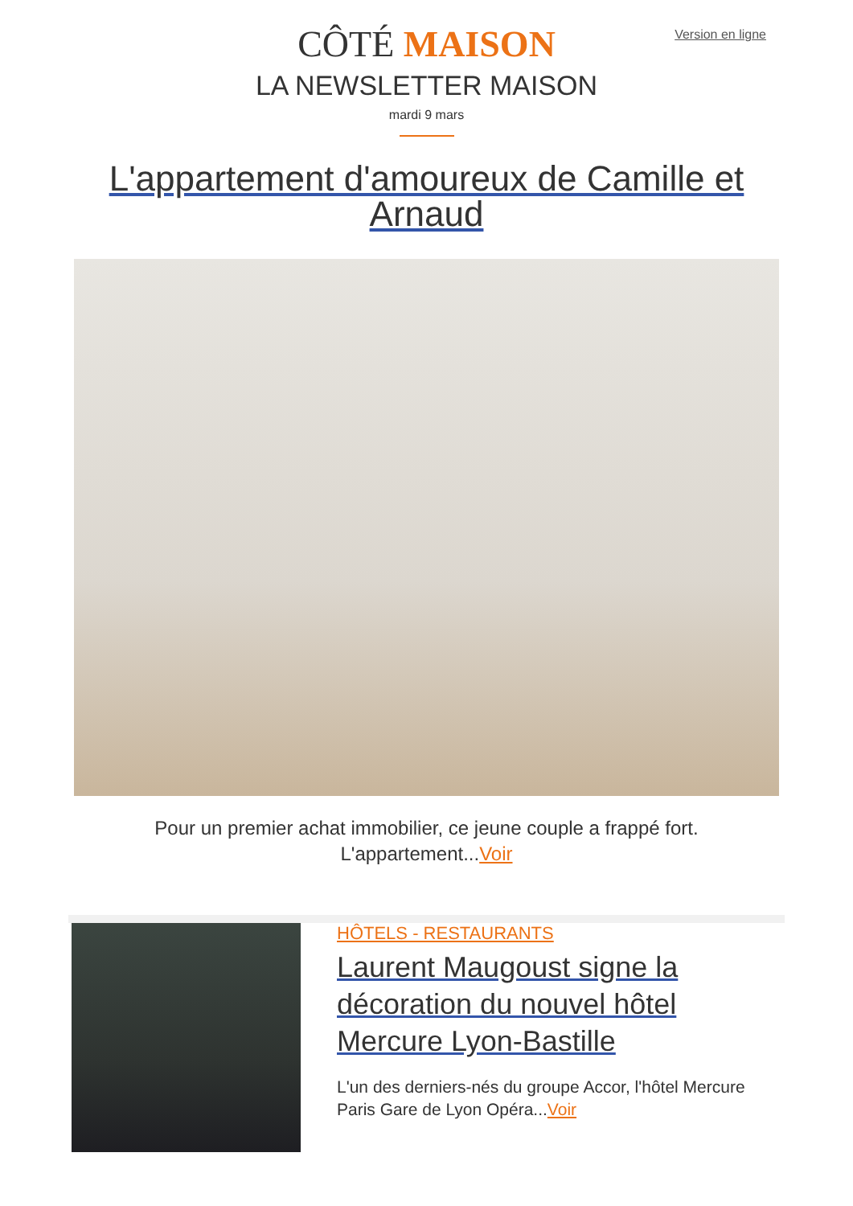Version en ligne
CÔTÉ MAISON
LA NEWSLETTER MAISON
mardi 9 mars
L'appartement d'amoureux de Camille et Arnaud
Pour un premier achat immobilier, ce jeune couple a frappé fort. L'appartement...Voir
HÔTELS - RESTAURANTS
Laurent Maugoust signe la décoration du nouvel hôtel Mercure Lyon-Bastille
L'un des derniers-nés du groupe Accor, l'hôtel Mercure Paris Gare de Lyon Opéra...Voir